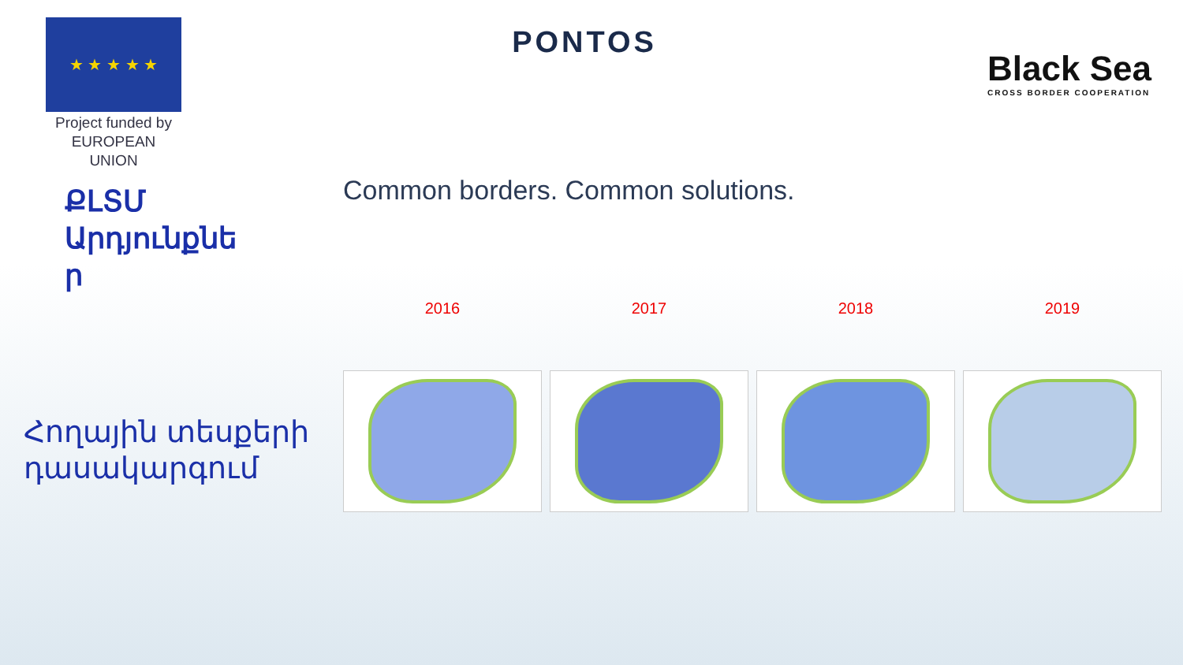★ ★ ★ ★ ★
Project funded by
EUROPEAN UNION
PONTOS
Black Sea
CROSS BORDER COOPERATION
Common borders. Common solutions.
ՔԼՏՄ Արդյունքնե
ր
Հողային տեսքերի
դասակարգում
2016 2017 2018 2019